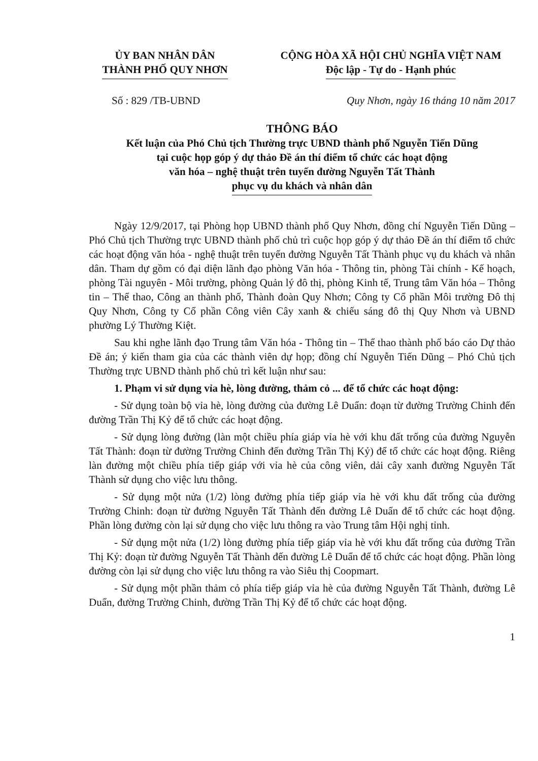ỦY BAN NHÂN DÂN
THÀNH PHỐ QUY NHƠN
CỘNG HÒA XÃ HỘI CHỦ NGHĨA VIỆT NAM
Độc lập - Tự do - Hạnh phúc
Số : 829 /TB-UBND Quy Nhơn, ngày 16 tháng 10 năm 2017
THÔNG BÁO
Kết luận của Phó Chủ tịch Thường trực UBND thành phố Nguyễn Tiến Dũng
tại cuộc họp góp ý dự thảo Đề án thí điểm tổ chức các hoạt động
văn hóa – nghệ thuật trên tuyến đường Nguyễn Tất Thành
phục vụ du khách và nhân dân
Ngày 12/9/2017, tại Phòng họp UBND thành phố Quy Nhơn, đồng chí Nguyễn Tiến Dũng – Phó Chủ tịch Thường trực UBND thành phố chủ trì cuộc họp góp ý dự thảo Đề án thí điểm tổ chức các hoạt động văn hóa - nghệ thuật trên tuyến đường Nguyễn Tất Thành phục vụ du khách và nhân dân. Tham dự gồm có đại diện lãnh đạo phòng Văn hóa - Thông tin, phòng Tài chính - Kế hoạch, phòng Tài nguyên - Môi trường, phòng Quản lý đô thị, phòng Kinh tế, Trung tâm Văn hóa – Thông tin – Thể thao, Công an thành phố, Thành đoàn Quy Nhơn; Công ty Cổ phần Môi trường Đô thị Quy Nhơn, Công ty Cổ phần Công viên Cây xanh & chiếu sáng đô thị Quy Nhơn và UBND phường Lý Thường Kiệt.
Sau khi nghe lãnh đạo Trung tâm Văn hóa - Thông tin – Thể thao thành phố báo cáo Dự thảo Đề án; ý kiến tham gia của các thành viên dự họp; đồng chí Nguyễn Tiến Dũng – Phó Chủ tịch Thường trực UBND thành phố chủ trì kết luận như sau:
1. Phạm vi sử dụng vỉa hè, lòng đường, thảm cỏ ... để tổ chức các hoạt động:
- Sử dụng toàn bộ vỉa hè, lòng đường của đường Lê Duẩn: đoạn từ đường Trường Chinh đến đường Trần Thị Kỷ để tổ chức các hoạt động.
- Sử dụng lòng đường (làn một chiều phía giáp vỉa hè với khu đất trống của đường Nguyễn Tất Thành: đoạn từ đường Trường Chinh đến đường Trần Thị Kỷ) để tổ chức các hoạt động. Riêng làn đường một chiều phía tiếp giáp với vỉa hè của công viên, dải cây xanh đường Nguyễn Tất Thành sử dụng cho việc lưu thông.
- Sử dụng một nửa (1/2) lòng đường phía tiếp giáp vỉa hè với khu đất trống của đường Trường Chinh: đoạn từ đường Nguyễn Tất Thành đến đường Lê Duẩn để tổ chức các hoạt động. Phần lòng đường còn lại sử dụng cho việc lưu thông ra vào Trung tâm Hội nghị tỉnh.
- Sử dụng một nửa (1/2) lòng đường phía tiếp giáp vỉa hè với khu đất trống của đường Trần Thị Kỷ: đoạn từ đường Nguyễn Tất Thành đến đường Lê Duẩn để tổ chức các hoạt động. Phần lòng đường còn lại sử dụng cho việc lưu thông ra vào Siêu thị Coopmart.
- Sử dụng một phần thảm cỏ phía tiếp giáp vỉa hè của đường Nguyễn Tất Thành, đường Lê Duẩn, đường Trường Chinh, đường Trần Thị Kỷ để tổ chức các hoạt động.
1